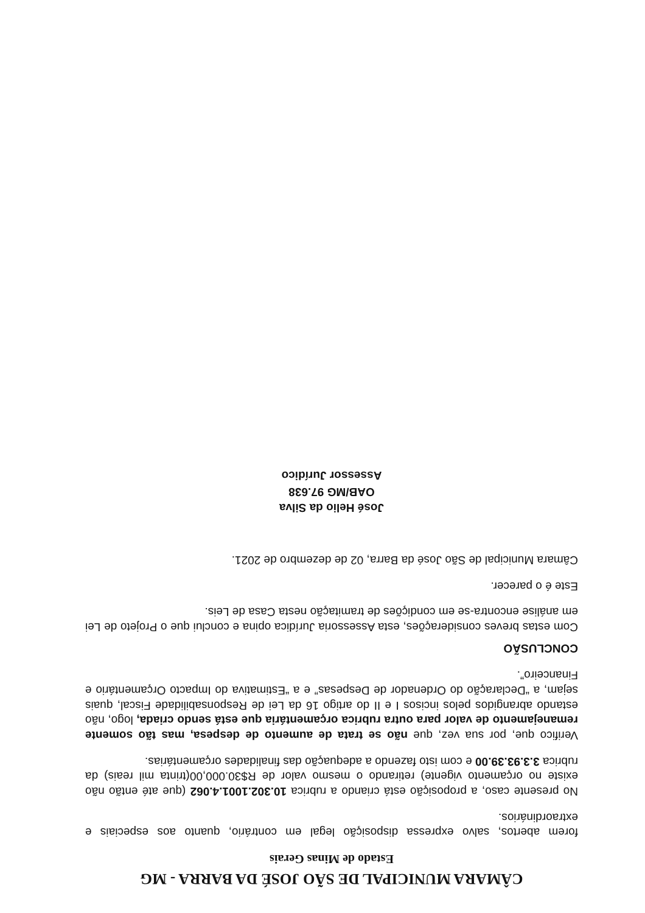CÂMARA MUNICIPAL DE SÃO JOSÉ DA BARRA - MG
Estado de Minas Gerais
forem abertos, salvo expressa disposição legal em contrário, quanto aos especiais e extraordinários.
No presente caso, a proposição está criando a rubrica 10.302.1001.4.062 (que até então não existe no orçamento vigente) retirando o mesmo valor de R$30.000,00(trinta mil reais) da rubrica 3.3.93.39.00 e com isto fazendo a adequação das finalidades orçamentárias.
Verifico que, por sua vez, que não se trata de aumento de despesa, mas tão somente remanejamento de valor para outra rubrica orçamentária que está sendo criada, logo, não estando abrangidos pelos incisos I e II do artigo 16 da Lei de Responsabilidade Fiscal, quais sejam, a “Declaração do Ordenador de Despesas” e a “Estimativa do Impacto Orçamentário e Financeiro”.
CONCLUSÃO
Com estas breves considerações, esta Assessoria Jurídica opina e conclui que o Projeto de Lei em análise encontra-se em condições de tramitação nesta Casa de Leis.
Este é o parecer.
Câmara Municipal de São José da Barra, 02 de dezembro de 2021.
José Helio da Silva
OAB/MG 97.638
Assessor Jurídico